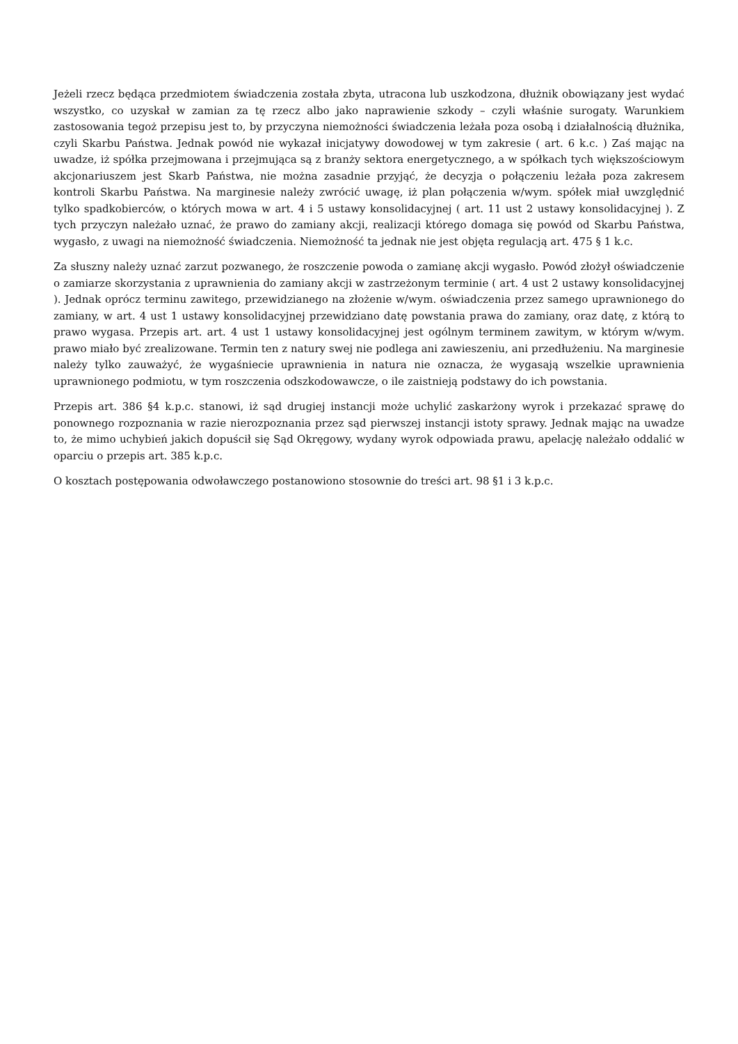Jeżeli rzecz będąca przedmiotem świadczenia została zbyta, utracona lub uszkodzona, dłużnik obowiązany jest wydać wszystko, co uzyskał w zamian za tę rzecz albo jako naprawienie szkody – czyli właśnie surogaty. Warunkiem zastosowania tegoż przepisu jest to, by przyczyna niemożności świadczenia leżała poza osobą i działalnością dłużnika, czyli Skarbu Państwa. Jednak powód nie wykazał inicjatywy dowodowej w tym zakresie ( art. 6 k.c. ) Zaś mając na uwadze, iż spółka przejmowana i przejmująca są z branży sektora energetycznego, a w spółkach tych większościowym akcjonariuszem jest Skarb Państwa, nie można zasadnie przyjąć, że decyzja o połączeniu leżała poza zakresem kontroli Skarbu Państwa. Na marginesie należy zwrócić uwagę, iż plan połączenia w/wym. spółek miał uwzględnić tylko spadkobierców, o których mowa w art. 4 i 5 ustawy konsolidacyjnej ( art. 11 ust 2 ustawy konsolidacyjnej ). Z tych przyczyn należało uznać, że prawo do zamiany akcji, realizacji którego domaga się powód od Skarbu Państwa, wygasło, z uwagi na niemożność świadczenia. Niemożność ta jednak nie jest objęta regulacją art. 475 § 1 k.c.
Za słuszny należy uznać zarzut pozwanego, że roszczenie powoda o zamianę akcji wygasło. Powód złożył oświadczenie o zamiarze skorzystania z uprawnienia do zamiany akcji w zastrzeżonym terminie ( art. 4 ust 2 ustawy konsolidacyjnej ). Jednak oprócz terminu zawitego, przewidzianego na złożenie w/wym. oświadczenia przez samego uprawnionego do zamiany, w art. 4 ust 1 ustawy konsolidacyjnej przewidziano datę powstania prawa do zamiany, oraz datę, z którą to prawo wygasa. Przepis art. art. 4 ust 1 ustawy konsolidacyjnej jest ogólnym terminem zawitym, w którym w/wym. prawo miało być zrealizowane. Termin ten z natury swej nie podlega ani zawieszeniu, ani przedłużeniu. Na marginesie należy tylko zauważyć, że wygaśniecie uprawnienia in natura nie oznacza, że wygasają wszelkie uprawnienia uprawnionego podmiotu, w tym roszczenia odszkodowawcze, o ile zaistnieją podstawy do ich powstania.
Przepis art. 386 §4 k.p.c. stanowi, iż sąd drugiej instancji może uchylić zaskarżony wyrok i przekazać sprawę do ponownego rozpoznania w razie nierozpoznania przez sąd pierwszej instancji istoty sprawy. Jednak mając na uwadze to, że mimo uchybień jakich dopuścił się Sąd Okręgowy, wydany wyrok odpowiada prawu, apelację należało oddalić w oparciu o przepis art. 385 k.p.c.
O kosztach postępowania odwoławczego postanowiono stosownie do treści art. 98 §1 i 3 k.p.c.